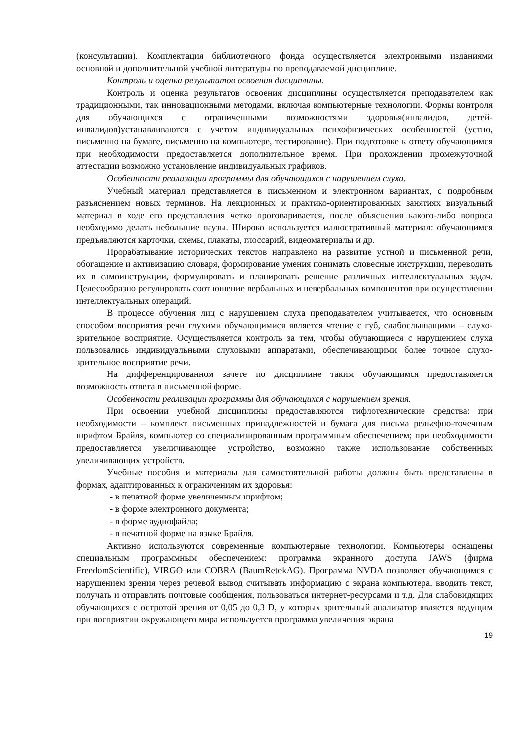(консультации). Комплектация библиотечного фонда осуществляется электронными изданиями основной и дополнительной учебной литературы по преподаваемой дисциплине.
Контроль и оценка результатов освоения дисциплины.
Контроль и оценка результатов освоения дисциплины осуществляется преподавателем как традиционными, так инновационными методами, включая компьютерные технологии. Формы контроля для обучающихся с ограниченными возможностями здоровья(инвалидов, детей-инвалидов)устанавливаются с учетом индивидуальных психофизических особенностей (устно, письменно на бумаге, письменно на компьютере, тестирование). При подготовке к ответу обучающимся при необходимости предоставляется дополнительное время. При прохождении промежуточной аттестации возможно установление индивидуальных графиков.
Особенности реализации программы для обучающихся с нарушением слуха.
Учебный материал представляется в письменном и электронном вариантах, с подробным разъяснением новых терминов. На лекционных и практико-ориентированных занятиях визуальный материал в ходе его представления четко проговаривается, после объяснения какого-либо вопроса необходимо делать небольшие паузы. Широко используется иллюстративный материал: обучающимся предъявляются карточки, схемы, плакаты, глоссарий, видеоматериалы и др.
Прорабатывание исторических текстов направлено на развитие устной и письменной речи, обогащение и активизацию словаря, формирование умения понимать словесные инструкции, переводить их в самоинструкции, формулировать и планировать решение различных интеллектуальных задач. Целесообразно регулировать соотношение вербальных и невербальных компонентов при осуществлении интеллектуальных операций.
В процессе обучения лиц с нарушением слуха преподавателем учитывается, что основным способом восприятия речи глухими обучающимися является чтение с губ, слабослышащими – слухо-зрительное восприятие. Осуществляется контроль за тем, чтобы обучающиеся с нарушением слуха пользовались индивидуальными слуховыми аппаратами, обеспечивающими более точное слухо-зрительное восприятие речи.
На дифференцированном зачете по дисциплине таким обучающимся предоставляется возможность ответа в письменной форме.
Особенности реализации программы для обучающихся с нарушением зрения.
При освоении учебной дисциплины предоставляются тифлотехнические средства: при необходимости – комплект письменных принадлежностей и бумага для письма рельефно-точечным шрифтом Брайля, компьютер со специализированным программным обеспечением; при необходимости предоставляется увеличивающее устройство, возможно также использование собственных увеличивающих устройств.
Учебные пособия и материалы для самостоятельной работы должны быть представлены в формах, адаптированных к ограничениям их здоровья:
- в печатной форме увеличенным шрифтом;
- в форме электронного документа;
- в форме аудиофайла;
- в печатной форме на языке Брайля.
Активно используются современные компьютерные технологии. Компьютеры оснащены специальным программным обеспечением: программа экранного доступа JAWS (фирма FreedomScientific), VIRGO или COBRA (BaumRetekAG). Программа NVDA позволяет обучающимся с нарушением зрения через речевой вывод считывать информацию с экрана компьютера, вводить текст, получать и отправлять почтовые сообщения, пользоваться интернет-ресурсами и т.д. Для слабовидящих обучающихся с остротой зрения от 0,05 до 0,3 D, у которых зрительный анализатор является ведущим при восприятии окружающего мира используется программа увеличения экрана
19